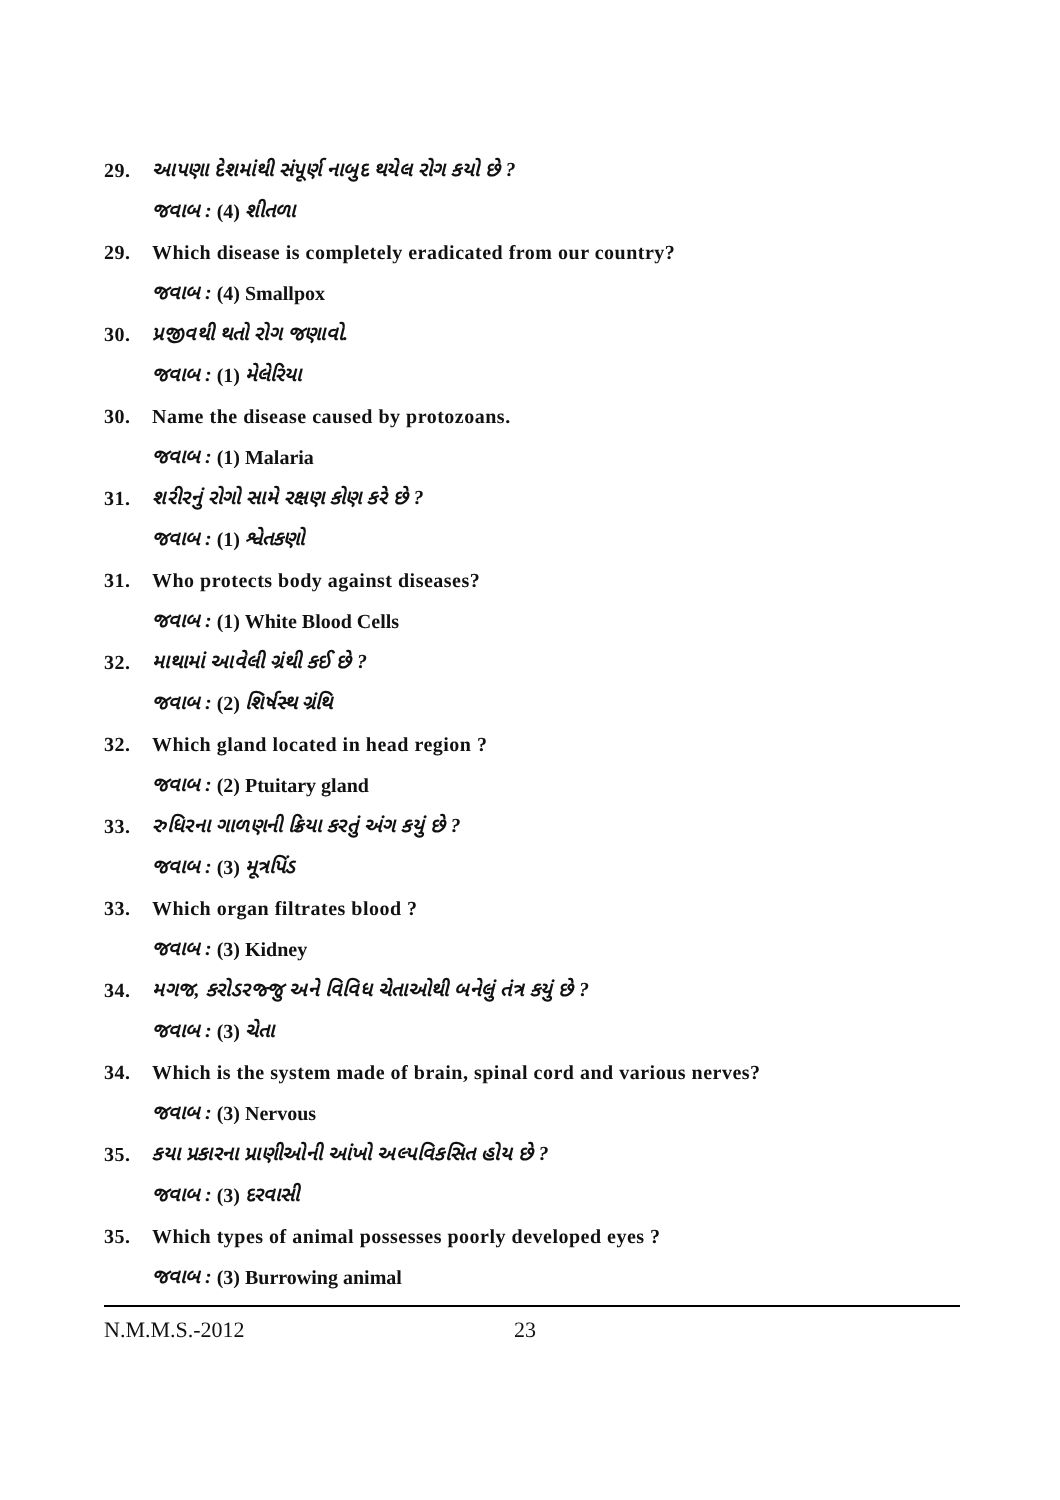29. આપણા દેશમાંથી સંપૂર્ણ નાબુદ થયેલ રોગ કયો છે ?
જવાબ : (4) શીતળા
29. Which disease is completely eradicated from our country?
જવાબ : (4) Smallpox
30. પ્રજીવથી થતો રોગ જણાવો.
જવાબ : (1) મેલેરિયા
30. Name the disease caused by protozoans.
જવાબ : (1) Malaria
31. શરીરનું રોગો સામે રક્ષણ કોણ કરે છે ?
જવાબ : (1) શ્વેતકણો
31. Who protects body against diseases?
જવાબ : (1) White Blood Cells
32. માથામાં આવેલી ગ્રંથી કઈ છે ?
જવાબ : (2) શિર્ષસ્થ ગ્રંથિ
32. Which gland located in head region ?
જવાબ : (2) Ptuitary gland
33. રુધિરના ગાળણની ક્રિયા કરતું અંગ કયું છે ?
જવાબ : (3) મૂત્રપિંડ
33. Which organ filtrates blood ?
જવાબ : (3) Kidney
34. મગજ, કરોડરજ્જુ અને વિવિધ ચેતાઓથી બનેલું તંત્ર કયું છે ?
જવાબ : (3) ચેતા
34. Which is the system made of brain, spinal cord and various nerves?
જવાબ : (3) Nervous
35. કયા પ્રકારના પ્રાણીઓની આંખો અલ્પવિકસિત હોય છે ?
જવાબ : (3) દરવાસી
35. Which types of animal possesses poorly developed eyes ?
જવાબ : (3) Burrowing animal
N.M.M.S.-2012 23